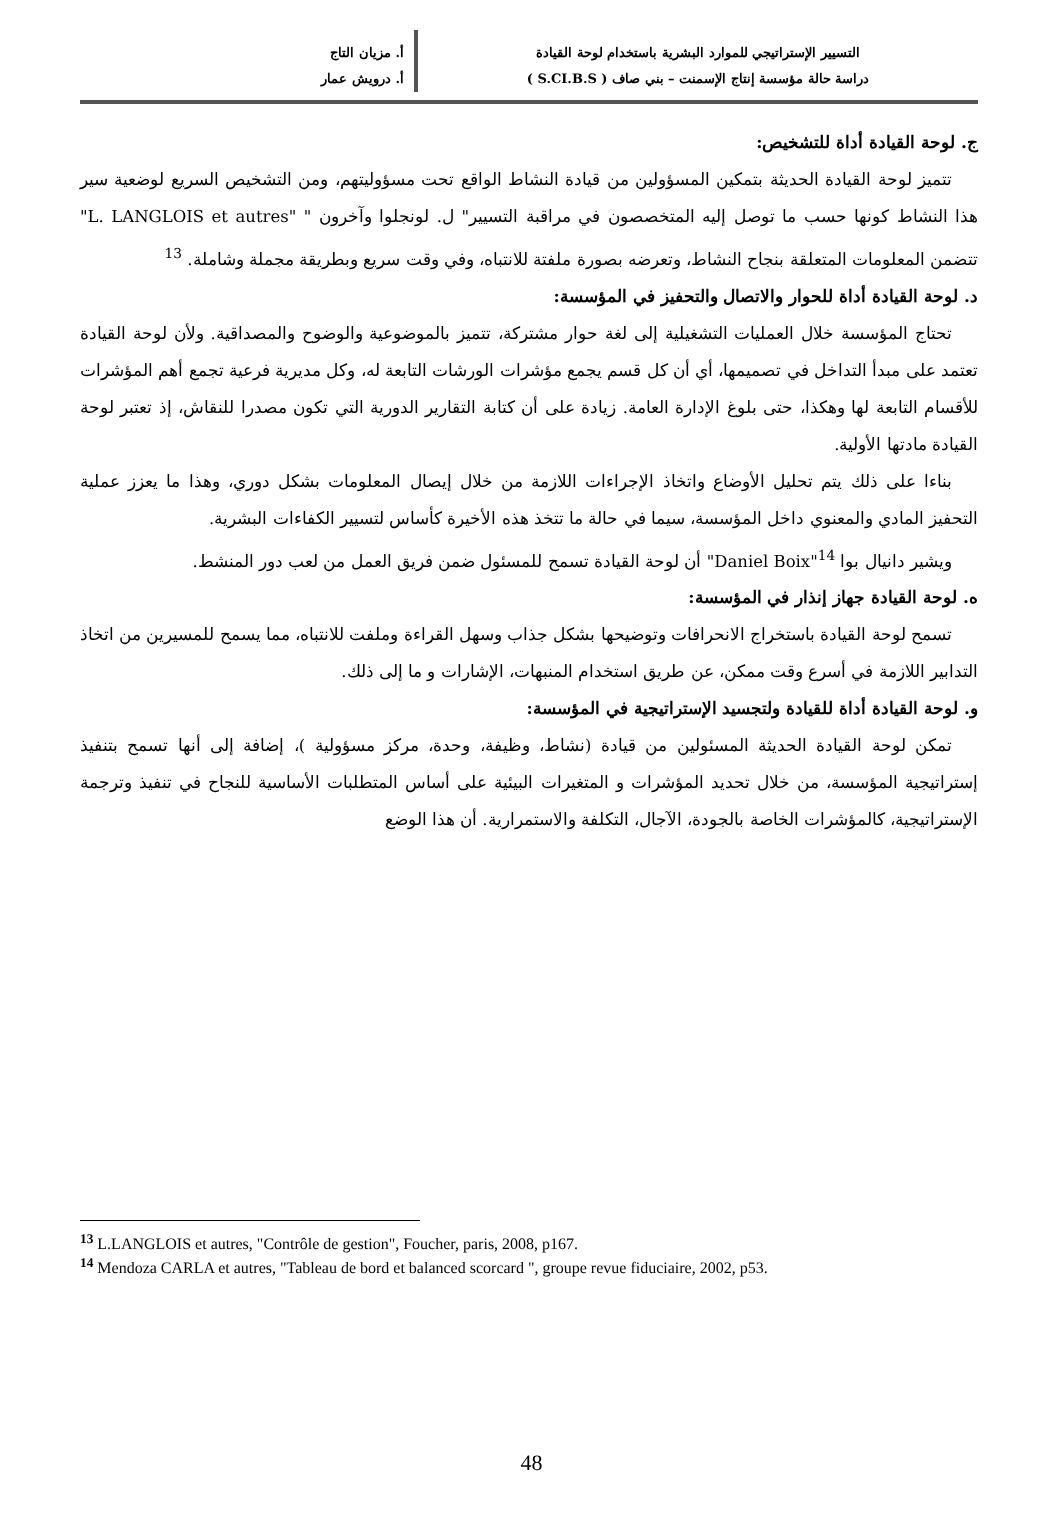التسيير الإستراتيجي للموارد البشرية باستخدام لوحة القيادة
دراسة حالة مؤسسة إنتاج الإسمنت – بني صاف ( S.CI.B.S )
أ. مزيان التاج
أ. درويش عمار
ج. لوحة القيادة أداة للتشخيص:
تتميز لوحة القيادة الحديثة بتمكين المسؤولين من قيادة النشاط الواقع تحت مسؤوليتهم، ومن التشخيص السريع لوضعية سير هذا النشاط كونها حسب ما توصل إليه المتخصصون في مراقبة التسيير" ل. لونجلوا وآخرون " "L. LANGLOIS et autres" تتضمن المعلومات المتعلقة بنجاح النشاط، وتعرضه بصورة ملفتة للانتباه، وفي وقت سريع وبطريقة مجملة وشاملة. <sup>13</sup>
د. لوحة القيادة أداة للحوار والاتصال والتحفيز في المؤسسة:
تحتاج المؤسسة خلال العمليات التشغيلية إلى لغة حوار مشتركة، تتميز بالموضوعية والوضوح والمصداقية. ولأن لوحة القيادة تعتمد على مبدأ التداخل في تصميمها، أي أن كل قسم يجمع مؤشرات الورشات التابعة له، وكل مديرية فرعية تجمع أهم المؤشرات للأقسام التابعة لها وهكذا، حتى بلوغ الإدارة العامة. زيادة على أن كتابة التقارير الدورية التي تكون مصدرا للنقاش، إذ تعتبر لوحة القيادة مادتها الأولية.
بناءا على ذلك يتم تحليل الأوضاع واتخاذ الإجراءات اللازمة من خلال إيصال المعلومات بشكل دوري، وهذا ما يعزز عملية التحفيز المادي والمعنوي داخل المؤسسة، سيما في حالة ما تتخذ هذه الأخيرة كأساس لتسيير الكفاءات البشرية.
ويشير دانيال بوا <sup>14</sup>"Daniel Boix" أن لوحة القيادة تسمح للمسئول ضمن فريق العمل من لعب دور المنشط.
ه. لوحة القيادة جهاز إنذار في المؤسسة:
تسمح لوحة القيادة باستخراج الانحرافات وتوضيحها بشكل جذاب وسهل القراءة وملفت للانتباه، مما يسمح للمسيرين من اتخاذ التدابير اللازمة في أسرع وقت ممكن، عن طريق استخدام المنبهات، الإشارات و ما إلى ذلك.
و. لوحة القيادة أداة للقيادة ولتجسيد الإستراتيجية في المؤسسة:
تمكن لوحة القيادة الحديثة المسئولين من قيادة (نشاط، وظيفة، وحدة، مركز مسؤولية )، إضافة إلى أنها تسمح بتنفيذ إستراتيجية المؤسسة، من خلال تحديد المؤشرات و المتغيرات البيئية على أساس المتطلبات الأساسية للنجاح في تنفيذ وترجمة الإستراتيجية، كالمؤشرات الخاصة بالجودة، الآجال، التكلفة والاستمرارية. أن هذا الوضع
<sup>13</sup> L.LANGLOIS et autres, "Contrôle de gestion", Foucher, paris, 2008, p167.
<sup>14</sup> Mendoza CARLA et autres, "Tableau de bord et balanced scorcard ", groupe revue fiduciaire, 2002, p53.
48